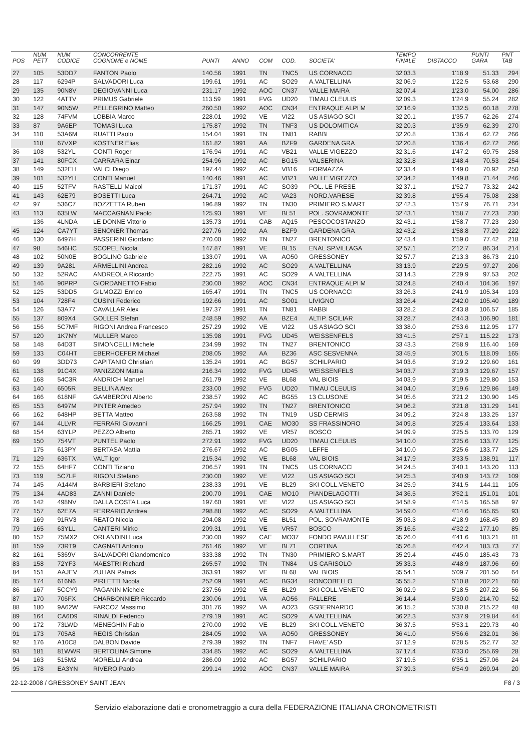| POS | NUM PETT | NUM CODICE | CONCORRENTE COGNOME e NOME | PUNTI | ANNO | COM | COD. | SOCIETA' | TEMPO FINALE | DISTACCO | PUNTI GARA | PNT TAB |
| --- | --- | --- | --- | --- | --- | --- | --- | --- | --- | --- | --- | --- |
| 27 | 105 | 53DD7 | FANTON Paolo | 140.56 | 1991 | TN | TNC5 | US CORNACCI | 32'03.3 | 1'18.9 | 51.33 | 294 |
| 28 | 117 | 6294P | SALVADORI Luca | 199.61 | 1991 | AC | SO29 | A.VALTELLINA | 32'06.9 | 1'22.5 | 53.68 | 290 |
| 29 | 135 | 90N8V | DEGIOVANNI Luca | 231.17 | 1992 | AOC | CN37 | VALLE MAIRA | 32'07.4 | 1'23.0 | 54.00 | 286 |
| 30 | 122 | 4ATTV | PRIMUS Gabriele | 113.59 | 1991 | FVG | UD20 | TIMAU CLEULIS | 32'09.3 | 1'24.9 | 55.24 | 282 |
| 31 | 147 | 90N5W | PELLEGRINO Matteo | 260.50 | 1992 | AOC | CN34 | ENTRAQUE ALPI M | 32'16.9 | 1'32.5 | 60.18 | 278 |
| 32 | 128 | 74FVM | LOBBIA Marco | 228.01 | 1992 | VE | VI22 | US ASIAGO SCI | 32'20.1 | 1'35.7 | 62.26 | 274 |
| 33 | 87 | 9A6EP | TOMASI Luca | 175.87 | 1992 | TN | TNF3 | US DOLOMITICA | 32'20.3 | 1'35.9 | 62.39 | 270 |
| 34 | 110 | 53A6M | RUATTI Paolo | 154.04 | 1991 | TN | TN81 | RABBI | 32'20.8 | 1'36.4 | 62.72 | 266 |
| | 118 | 67VXP | KOSTNER Elias | 161.82 | 1991 | AA | BZF9 | GARDENA GRA | 32'20.8 | 1'36.4 | 62.72 | 266 |
| 36 | 108 | 532YL | CONTI Roger | 176.94 | 1991 | AC | VB21 | VALLE VIGEZZO | 32'31.6 | 1'47.2 | 69.75 | 258 |
| 37 | 141 | 80FCX | CARRARA Einar | 254.96 | 1992 | AC | BG15 | VALSERINA | 32'32.8 | 1'48.4 | 70.53 | 254 |
| 38 | 149 | 532EH | VALCI Diego | 197.44 | 1992 | AC | VB16 | FORMAZZA | 32'33.4 | 1'49.0 | 70.92 | 250 |
| 39 | 101 | 532YH | CONTI Manuel | 140.46 | 1991 | AC | VB21 | VALLE VIGEZZO | 32'34.2 | 1'49.8 | 71.44 | 246 |
| 40 | 115 | 52TFV | RASTELLI Maicol | 171.37 | 1991 | AC | SO39 | POL. LE PRESE | 32'37.1 | 1'52.7 | 73.32 | 242 |
| 41 | 143 | 62E79 | BOSETTI Luca | 264.71 | 1992 | AC | VA23 | NORD.VARESE | 32'39.8 | 1'55.4 | 75.08 | 238 |
| 42 | 97 | 536C7 | BOZZETTA Ruben | 196.89 | 1992 | TN | TN30 | PRIMIERO S.MART | 32'42.3 | 1'57.9 | 76.71 | 234 |
| 43 | 113 | 635LW | MACCAGNAN Paolo | 125.93 | 1991 | VE | BL51 | POL. SOVRAMONTE | 32'43.1 | 1'58.7 | 77.23 | 230 |
| | 136 | 4LNDA | LE DONNE Vittorio | 135.73 | 1991 | CAB | AQ15 | PESCOCOSTANZO | 32'43.1 | 1'58.7 | 77.23 | 230 |
| 45 | 124 | CA7YT | SENONER Thomas | 227.76 | 1992 | AA | BZF9 | GARDENA GRA | 32'43.2 | 1'58.8 | 77.29 | 222 |
| 46 | 130 | 6497H | PASSERINI Giordano | 270.00 | 1992 | TN | TN27 | BRENTONICO | 32'43.4 | 1'59.0 | 77.42 | 218 |
| 47 | 98 | 546HC | SCOPEL Nicola | 147.87 | 1991 | VE | BL15 | ENAL SP.VILLAGA | 32'57.1 | 2'12.7 | 86.34 | 214 |
| 48 | 102 | 50N0E | BOGLINO Gabriele | 133.07 | 1991 | VA | AO50 | GRESSONEY | 32'57.7 | 2'13.3 | 86.73 | 210 |
| 49 | 139 | 9A281 | ARMELLINI Andrea | 282.16 | 1992 | AC | SO29 | A.VALTELLINA | 33'13.9 | 2'29.5 | 97.27 | 206 |
| 50 | 132 | 52RAC | ANDREOLA Riccardo | 222.75 | 1991 | AC | SO29 | A.VALTELLINA | 33'14.3 | 2'29.9 | 97.53 | 202 |
| 51 | 146 | 90PRP | GIORDANETTO Fabio | 230.00 | 1992 | AOC | CN34 | ENTRAQUE ALPI M | 33'24.8 | 2'40.4 | 104.36 | 197 |
| 52 | 125 | 53DD5 | GILMOZZI Enrico | 165.47 | 1991 | TN | TNC5 | US CORNACCI | 33'26.3 | 2'41.9 | 105.34 | 193 |
| 53 | 104 | 728F4 | CUSINI Federico | 192.66 | 1991 | AC | SO01 | LIVIGNO | 33'26.4 | 2'42.0 | 105.40 | 189 |
| 54 | 126 | 53A77 | CAVALLAR Alex | 197.37 | 1991 | TN | TN81 | RABBI | 33'28.2 | 2'43.8 | 106.57 | 185 |
| 55 | 137 | 809X4 | GOLLER Stefan | 248.59 | 1992 | AA | BZE4 | ALTIP. SCILIAR | 33'28.7 | 2'44.3 | 106.90 | 181 |
| 56 | 156 | 5C7MF | RIGONI Andrea Francesco | 257.29 | 1992 | VE | VI22 | US ASIAGO SCI | 33'38.0 | 2'53.6 | 112.95 | 177 |
| 57 | 120 | 1K7NY | MULLER Marco | 135.98 | 1991 | FVG | UD45 | WEISSENFELS | 33'41.5 | 2'57.1 | 115.22 | 173 |
| 58 | 148 | 64D3T | SIMONCELLI Michele | 234.99 | 1992 | TN | TN27 | BRENTONICO | 33'43.3 | 2'58.9 | 116.40 | 169 |
| 59 | 133 | C04HT | EBERHOEFER Michael | 208.05 | 1992 | AA | BZ36 | ASC SESVENNA | 33'45.9 | 3'01.5 | 118.09 | 165 |
| 60 | 99 | 3DD73 | CAPITANIO Christian | 135.24 | 1991 | AC | BG57 | SCHILPARIO | 34'03.6 | 3'19.2 | 129.60 | 161 |
| 61 | 138 | 91C4X | PANIZZON Mattia | 216.34 | 1992 | FVG | UD45 | WEISSENFELS | 34'03.7 | 3'19.3 | 129.67 | 157 |
| 62 | 168 | 54C3R | ANDRICH Manuel | 261.79 | 1992 | VE | BL68 | VAL BIOIS | 34'03.9 | 3'19.5 | 129.80 | 153 |
| 63 | 140 | 6505R | BELLINA Alex | 233.00 | 1992 | FVG | UD20 | TIMAU CLEULIS | 34'04.0 | 3'19.6 | 129.86 | 149 |
| 64 | 166 | 618NF | GAMBERONI Alberto | 238.57 | 1992 | AC | BG55 | 13 CLUSONE | 34'05.6 | 3'21.2 | 130.90 | 145 |
| 65 | 153 | 6497M | PINTER Amedeo | 257.94 | 1992 | TN | TN27 | BRENTONICO | 34'06.2 | 3'21.8 | 131.29 | 141 |
| 66 | 162 | 648HP | BETTA Matteo | 263.58 | 1992 | TN | TN19 | USD CERMIS | 34'09.2 | 3'24.8 | 133.25 | 137 |
| 67 | 144 | 4LLVR | FERRARI Giovanni | 166.25 | 1991 | CAE | MO30 | SS FRASSINORO | 34'09.8 | 3'25.4 | 133.64 | 133 |
| 68 | 154 | 63YLP | PEZZO Alberto | 265.71 | 1992 | VE | VR57 | BOSCO | 34'09.9 | 3'25.5 | 133.70 | 129 |
| 69 | 150 | 754VT | PUNTEL Paolo | 272.91 | 1992 | FVG | UD20 | TIMAU CLEULIS | 34'10.0 | 3'25.6 | 133.77 | 125 |
| | 175 | 613PY | BERTASA Mattia | 276.67 | 1992 | AC | BG05 | LEFFE | 34'10.0 | 3'25.6 | 133.77 | 125 |
| 71 | 129 | 636TX | VALT Igor | 215.34 | 1992 | VE | BL68 | VAL BIOIS | 34'17.9 | 3'33.5 | 138.91 | 117 |
| 72 | 155 | 64HF7 | CONTI Tiziano | 206.57 | 1991 | TN | TNC5 | US CORNACCI | 34'24.5 | 3'40.1 | 143.20 | 113 |
| 73 | 119 | 5C7LF | RIGONI Stefano | 230.00 | 1992 | VE | VI22 | US ASIAGO SCI | 34'25.3 | 3'40.9 | 143.72 | 109 |
| 74 | 145 | A144M | BARBIERI Stefano | 238.33 | 1991 | VE | BL29 | SKI COLL.VENETO | 34'25.9 | 3'41.5 | 144.11 | 105 |
| 75 | 134 | 4AD83 | ZANNI Daniele | 200.70 | 1991 | CAE | MO10 | PIANDELAGOTTI | 34'36.5 | 3'52.1 | 151.01 | 101 |
| 76 | 142 | 498NV | DALLA COSTA Luca | 197.60 | 1991 | VE | VI22 | US ASIAGO SCI | 34'58.9 | 4'14.5 | 165.58 | 97 |
| 77 | 157 | 62E7A | FERRARIO Andrea | 298.88 | 1992 | AC | SO29 | A.VALTELLINA | 34'59.0 | 4'14.6 | 165.65 | 93 |
| 78 | 169 | 91RV3 | REATO Nicola | 294.08 | 1992 | VE | BL51 | POL. SOVRAMONTE | 35'03.3 | 4'18.9 | 168.45 | 89 |
| 79 | 165 | 63YLL | CANTERI Mirko | 209.31 | 1991 | VE | VR57 | BOSCO | 35'16.6 | 4'32.2 | 177.10 | 85 |
| 80 | 152 | 75MX2 | ORLANDINI Luca | 230.00 | 1992 | CAE | MO37 | FONDO PAVULLESE | 35'26.0 | 4'41.6 | 183.21 | 81 |
| 81 | 159 | 73RT9 | CAGNATI Antonio | 261.46 | 1992 | VE | BL71 | CORTINA | 35'26.8 | 4'42.4 | 183.73 | 77 |
| 82 | 161 | 5369V | SALVADORI Giandomenico | 333.38 | 1992 | TN | TN30 | PRIMIERO S.MART | 35'29.4 | 4'45.0 | 185.43 | 73 |
| 83 | 158 | 72YF3 | MAESTRI Richard | 265.57 | 1992 | TN | TN84 | US CARISOLO | 35'33.3 | 4'48.9 | 187.96 | 69 |
| 84 | 151 | AAJEV | ZULIAN Patrick | 363.91 | 1992 | VE | BL68 | VAL BIOIS | 35'54.1 | 5'09.7 | 201.50 | 64 |
| 85 | 174 | 616N6 | PIRLETTI Nicola | 252.09 | 1991 | AC | BG34 | RONCOBELLO | 35'55.2 | 5'10.8 | 202.21 | 60 |
| 86 | 167 | 5CCY9 | PAGANIN Michele | 237.56 | 1992 | VE | BL29 | SKI COLL.VENETO | 36'02.9 | 5'18.5 | 207.22 | 56 |
| 87 | 170 | 706FX | CHARBONNIER Riccardo | 230.06 | 1991 | VA | AO56 | FALLERE | 36'14.4 | 5'30.0 | 214.70 | 52 |
| 88 | 180 | 9A62W | FARCOZ Massimo | 301.76 | 1992 | VA | AO23 | GSBERNARDO | 36'15.2 | 5'30.8 | 215.22 | 48 |
| 89 | 164 | CA6D9 | RINALDI Federico | 279.19 | 1991 | AC | SO29 | A.VALTELLINA | 36'22.3 | 5'37.9 | 219.84 | 44 |
| 90 | 172 | 73LWD | MENEGHIN Fabio | 270.00 | 1992 | VE | BL29 | SKI COLL.VENETO | 36'37.5 | 5'53.1 | 229.73 | 40 |
| 91 | 173 | 705A8 | REGIS Christian | 284.05 | 1992 | VA | AO50 | GRESSONEY | 36'41.0 | 5'56.6 | 232.01 | 36 |
| 92 | 176 | A10C8 | DALBON Davide | 279.39 | 1992 | TN | TNF7 | FIAVE' ASD | 37'12.9 | 6'28.5 | 252.77 | 32 |
| 93 | 181 | 81WWR | BERTOLINA Simone | 334.85 | 1992 | AC | SO29 | A.VALTELLINA | 37'17.4 | 6'33.0 | 255.69 | 28 |
| 94 | 163 | 515M2 | MORELLI Andrea | 286.00 | 1992 | AC | BG57 | SCHILPARIO | 37'19.5 | 6'35.1 | 257.06 | 24 |
| 95 | 178 | EA3YN | RIVERO Paolo | 299.14 | 1992 | AOC | CN37 | VALLE MAIRA | 37'39.3 | 6'54.9 | 269.94 | 20 |
22-12-2008 / GRESSONEY SAINT JEAN F8 / 3
Servizio elaborazione dati e cronometraggio a cura della FEDERAZIONE ITALIANA CRONOMETRISTI